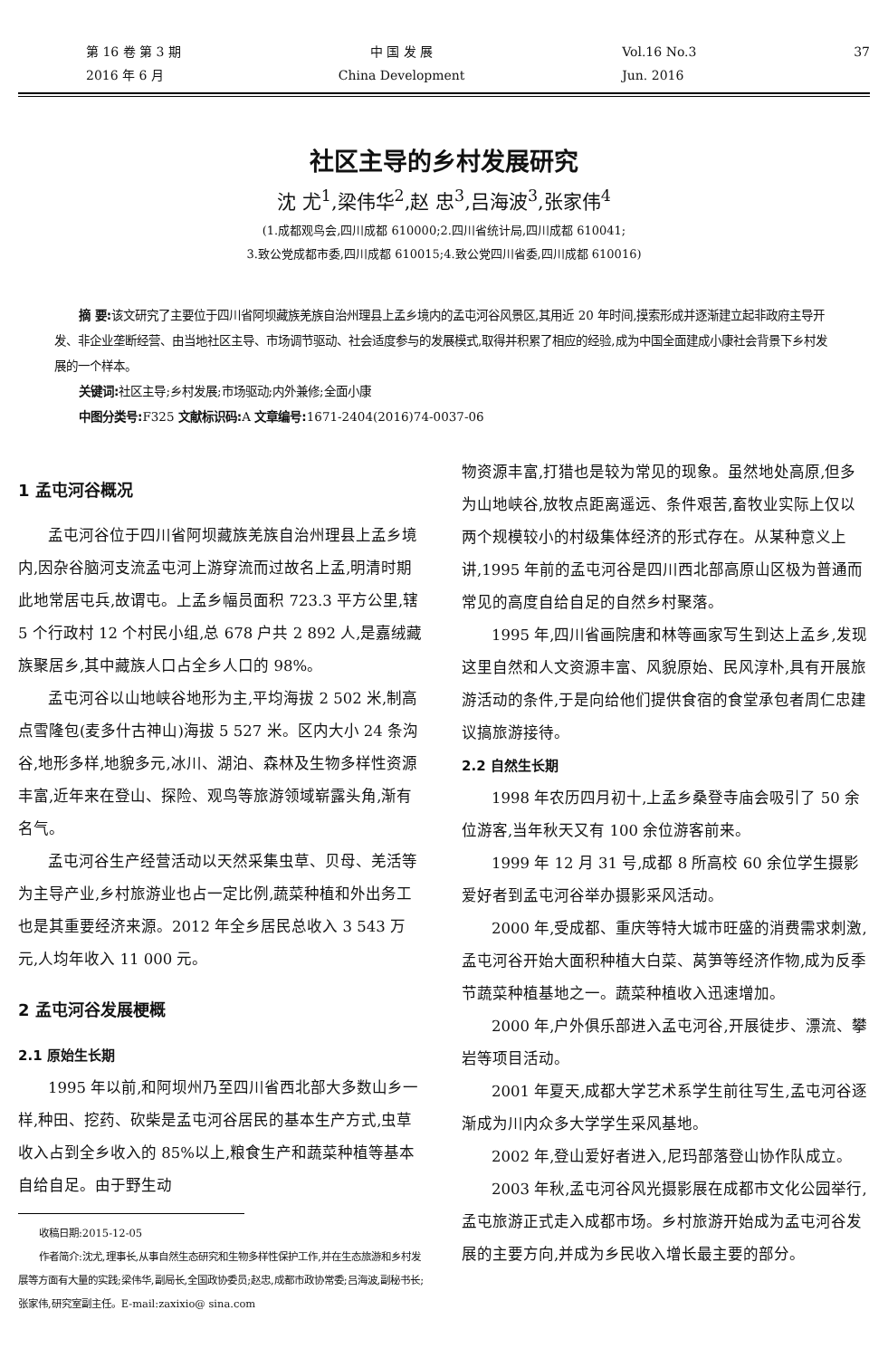第 16 卷 第 3 期
2016 年 6 月
中 国 发 展
China Development
Vol.16 No.3
Jun. 2016
37
社区主导的乡村发展研究
沈 尤<sup>1</sup>,梁伟华<sup>2</sup>,赵 忠<sup>3</sup>,吕海波<sup>3</sup>,张家伟<sup>4</sup>
(1.成都观鸟会,四川成都 610000;2.四川省统计局,四川成都 610041;
3.致公党成都市委,四川成都 610015;4.致公党四川省委,四川成都 610016)
摘 要: 该文研究了主要位于四川省阿坝藏族羌族自治州理县上孟乡境内的孟屯河谷风景区,其用近 20 年时间,摸索形成并逐渐建立起非政府主导开发、非企业垄断经营、由当地社区主导、市场调节驱动、社会适度参与的发展模式,取得并积累了相应的经验,成为中国全面建成小康社会背景下乡村发展的一个样本。
关键词: 社区主导;乡村发展;市场驱动;内外兼修;全面小康
中图分类号: F325 文献标识码: A 文章编号: 1671-2404(2016)74-0037-06
1 孟屯河谷概况
孟屯河谷位于四川省阿坝藏族羌族自治州理县上孟乡境内,因杂谷脑河支流孟屯河上游穿流而过故名上孟,明清时期此地常居屯兵,故谓屯。上孟乡幅员面积 723.3 平方公里,辖 5 个行政村 12 个村民小组,总 678 户共 2 892 人,是嘉绒藏族聚居乡,其中藏族人口占全乡人口的 98%。
孟屯河谷以山地峡谷地形为主,平均海拔 2 502 米,制高点雪隆包(麦多什古神山)海拔 5 527 米。区内大小 24 条沟谷,地形多样,地貌多元,冰川、湖泊、森林及生物多样性资源丰富,近年来在登山、探险、观鸟等旅游领域崭露头角,渐有名气。
孟屯河谷生产经营活动以天然采集虫草、贝母、羌活等为主导产业,乡村旅游业也占一定比例,蔬菜种植和外出务工也是其重要经济来源。2012 年全乡居民总收入 3 543 万元,人均年收入 11 000 元。
2 孟屯河谷发展梗概
2.1 原始生长期
1995 年以前,和阿坝州乃至四川省西北部大多数山乡一样,种田、挖药、砍柴是孟屯河谷居民的基本生产方式,虫草收入占到全乡收入的 85%以上,粮食生产和蔬菜种植等基本自给自足。由于野生动
收稿日期:2015-12-05
作者简介:沈尤,理事长,从事自然生态研究和生物多样性保护工作,并在生态旅游和乡村发展等方面有大量的实践;梁伟华,副局长,全国政协委员;赵忠,成都市政协常委;吕海波,副秘书长;张家伟,研究室副主任。E-mail:zaxixio@ sina.com
物资源丰富,打猎也是较为常见的现象。虽然地处高原,但多为山地峡谷,放牧点距离遥远、条件艰苦,畜牧业实际上仅以两个规模较小的村级集体经济的形式存在。从某种意义上讲,1995 年前的孟屯河谷是四川西北部高原山区极为普通而常见的高度自给自足的自然乡村聚落。
1995 年,四川省画院唐和林等画家写生到达上孟乡,发现这里自然和人文资源丰富、风貌原始、民风淳朴,具有开展旅游活动的条件,于是向给他们提供食宿的食堂承包者周仁忠建议搞旅游接待。
2.2 自然生长期
1998 年农历四月初十,上孟乡桑登寺庙会吸引了 50 余位游客,当年秋天又有 100 余位游客前来。
1999 年 12 月 31 号,成都 8 所高校 60 余位学生摄影爱好者到孟屯河谷举办摄影采风活动。
2000 年,受成都、重庆等特大城市旺盛的消费需求刺激,孟屯河谷开始大面积种植大白菜、莴笋等经济作物,成为反季节蔬菜种植基地之一。蔬菜种植收入迅速增加。
2000 年,户外俱乐部进入孟屯河谷,开展徒步、漂流、攀岩等项目活动。
2001 年夏天,成都大学艺术系学生前往写生,孟屯河谷逐渐成为川内众多大学学生采风基地。
2002 年,登山爱好者进入,尼玛部落登山协作队成立。
2003 年秋,孟屯河谷风光摄影展在成都市文化公园举行,孟屯旅游正式走入成都市场。乡村旅游开始成为孟屯河谷发展的主要方向,并成为乡民收入增长最主要的部分。